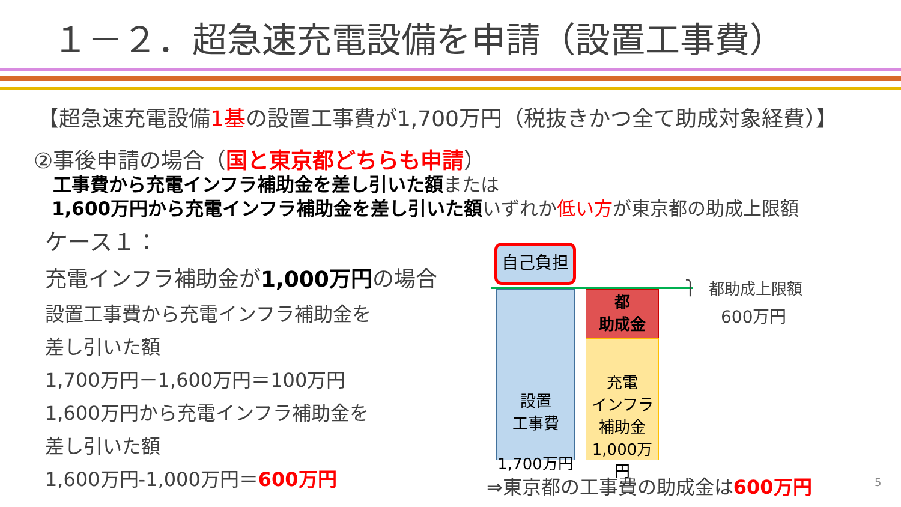１－２．超急速充電設備を申請（設置工事費）
【超急速充電設備1基の設置工事費が1,700万円（税抜きかつ全て助成対象経費）】
②事後申請の場合（国と東京都どちらも申請）
工事費から充電インフラ補助金を差し引いた額または
1,600万円から充電インフラ補助金を差し引いた額いずれか低い方が東京都の助成上限額
ケース１：
充電インフラ補助金が1,000万円の場合
設置工事費から充電インフラ補助金を
差し引いた額
1,700万円－1,600万円＝100万円
1,600万円から充電インフラ補助金を
差し引いた額
1,600万円-1,000万円＝600万円
自己負担
設置
工事費
1,700万円
都
助成金
充電
インフラ
補助金
1,000万円
⎫
都助成上限額
600万円
⇒東京都の工事費の助成金は600万円 5